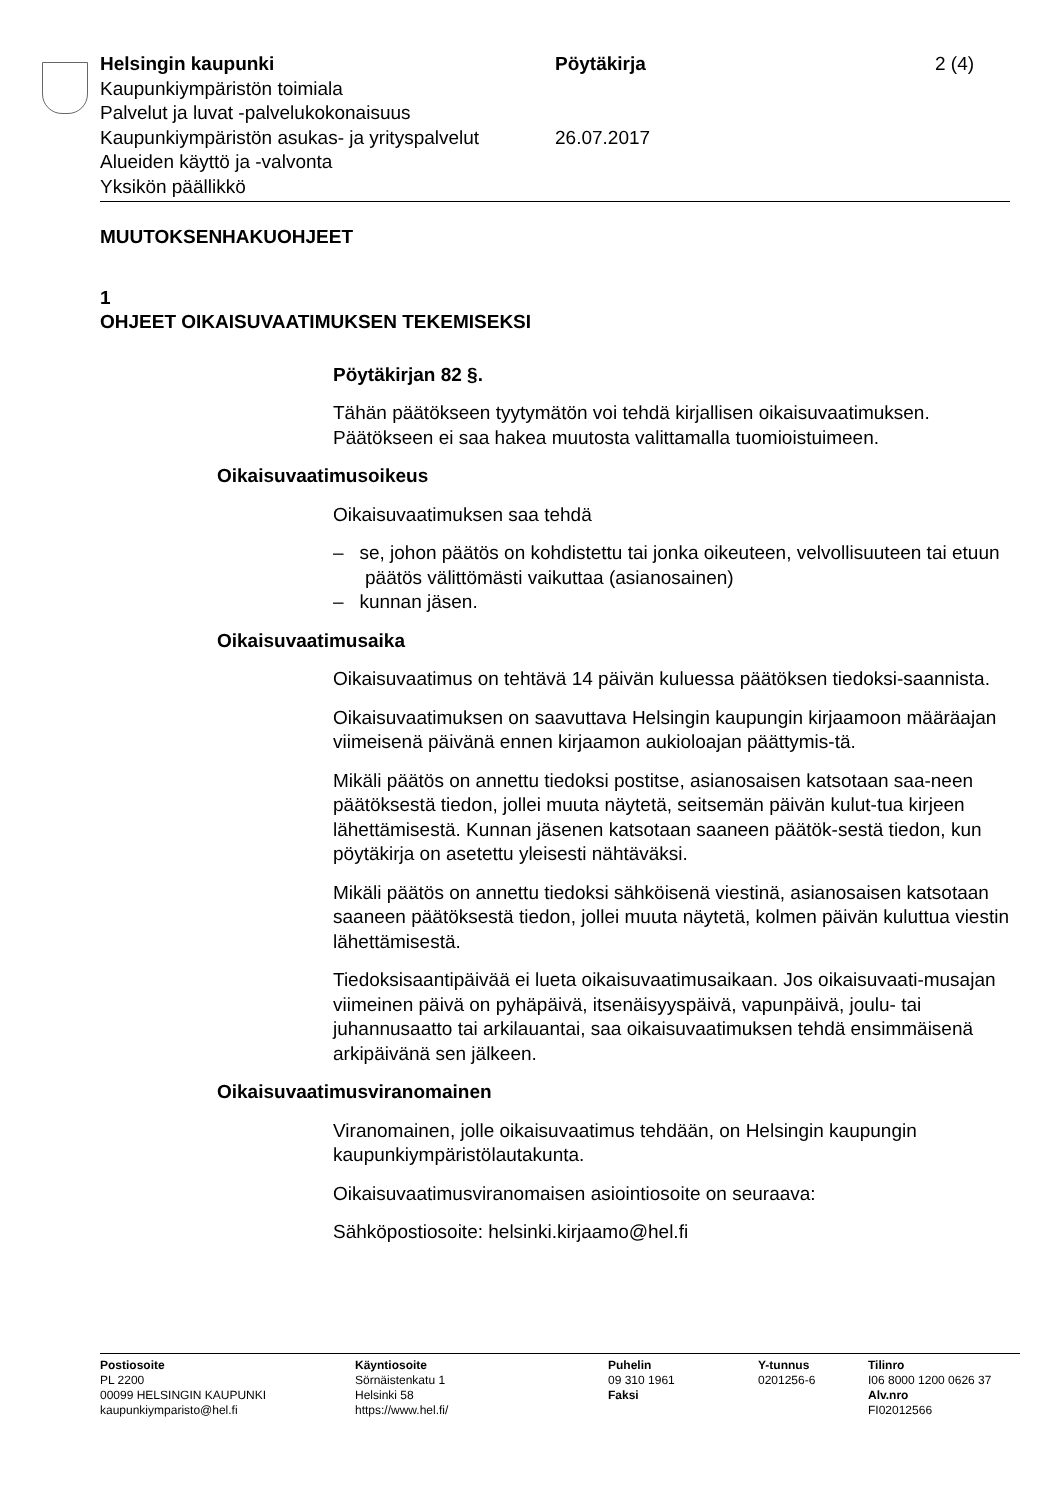Helsingin kaupunki Pöytäkirja 2 (4)
Kaupunkiympäristön toimiala
Palvelut ja luvat -palvelukokonaisuus
Kaupunkiympäristön asukas- ja yrityspalvelut
26.07.2017
Alueiden käyttö ja -valvonta
Yksikön päällikkö
MUUTOKSENHAKUOHJEET
1
OHJEET OIKAISUVAATIMUKSEN TEKEMISEKSI
Pöytäkirjan 82 §.
Tähän päätökseen tyytymätön voi tehdä kirjallisen oikaisuvaatimuksen. Päätökseen ei saa hakea muutosta valittamalla tuomioistuimeen.
Oikaisuvaatimusoikeus
Oikaisuvaatimuksen saa tehdä
– se, johon päätös on kohdistettu tai jonka oikeuteen, velvollisuuteen tai etuun päätös välittömästi vaikuttaa (asianosainen)
– kunnan jäsen.
Oikaisuvaatimusaika
Oikaisuvaatimus on tehtävä 14 päivän kuluessa päätöksen tiedoksi-saannista.
Oikaisuvaatimuksen on saavuttava Helsingin kaupungin kirjaamoon määräajan viimeisenä päivänä ennen kirjaamon aukioloajan päättymis-tä.
Mikäli päätös on annettu tiedoksi postitse, asianosaisen katsotaan saa-neen päätöksestä tiedon, jollei muuta näytetä, seitsemän päivän kulut-tua kirjeen lähettämisestä. Kunnan jäsenen katsotaan saaneen päätök-sestä tiedon, kun pöytäkirja on asetettu yleisesti nähtäväksi.
Mikäli päätös on annettu tiedoksi sähköisenä viestinä, asianosaisen katsotaan saaneen päätöksestä tiedon, jollei muuta näytetä, kolmen päivän kuluttua viestin lähettämisestä.
Tiedoksisaantipäivää ei lueta oikaisuvaatimusaikaan. Jos oikaisuvaati-musajan viimeinen päivä on pyhäpäivä, itsenäisyyspäivä, vapunpäivä, joulu- tai juhannusaatto tai arkilauantai, saa oikaisuvaatimuksen tehdä ensimmäisenä arkipäivänä sen jälkeen.
Oikaisuvaatimusviranomainen
Viranomainen, jolle oikaisuvaatimus tehdään, on Helsingin kaupungin kaupunkiympäristölautakunta.
Oikaisuvaatimusviranomaisen asiointiosoite on seuraava:
Sähköpostiosoite: helsinki.kirjaamo@hel.fi
Postiosoite
PL 2200
00099 HELSINGIN KAUPUNKI
kaupunkiymparisto@hel.fi
Käyntiosoite
Sörnäistenkatu 1
Helsinki 58
https://www.hel.fi/
Puhelin
09 310 1961
Faksi
Y-tunnus
0201256-6
Tilinro
I06 8000 1200 0626 37
Alv.nro
FI02012566